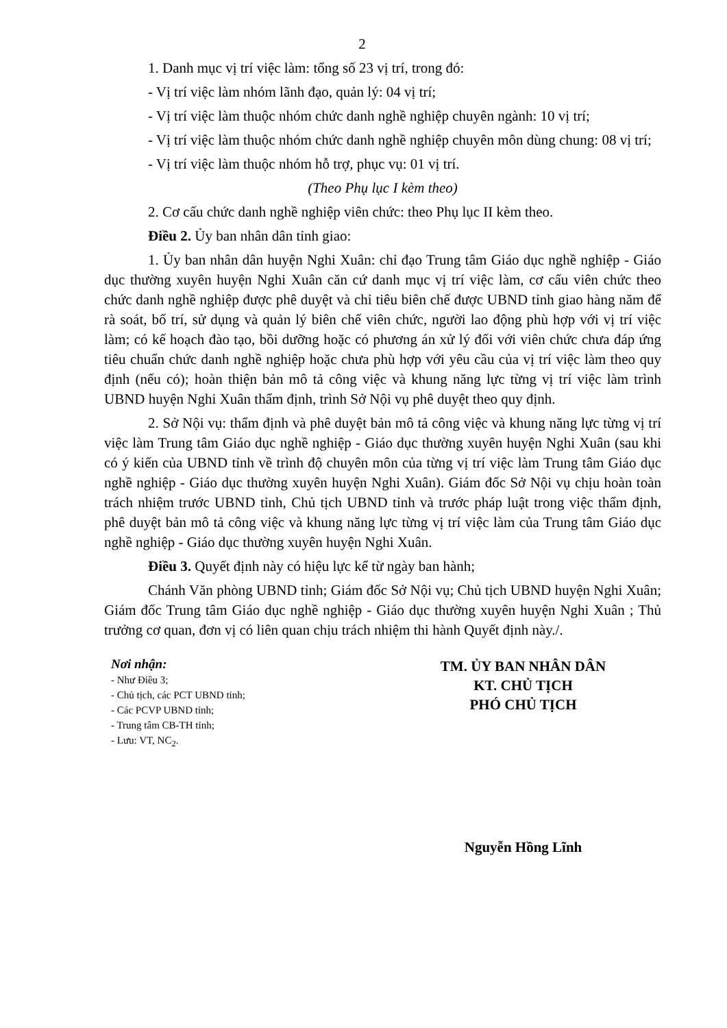2
1. Danh mục vị trí việc làm: tổng số 23 vị trí, trong đó:
- Vị trí việc làm nhóm lãnh đạo, quản lý: 04 vị trí;
- Vị trí việc làm thuộc nhóm chức danh nghề nghiệp chuyên ngành: 10 vị trí;
- Vị trí việc làm thuộc nhóm chức danh nghề nghiệp chuyên môn dùng chung: 08 vị trí;
- Vị trí việc làm thuộc nhóm hỗ trợ, phục vụ: 01 vị trí.
(Theo Phụ lục I kèm theo)
2. Cơ cấu chức danh nghề nghiệp viên chức: theo Phụ lục II kèm theo.
Điều 2. Ủy ban nhân dân tỉnh giao:
1. Ủy ban nhân dân huyện Nghi Xuân: chỉ đạo Trung tâm Giáo dục nghề nghiệp - Giáo dục thường xuyên huyện Nghi Xuân căn cứ danh mục vị trí việc làm, cơ cấu viên chức theo chức danh nghề nghiệp được phê duyệt và chỉ tiêu biên chế được UBND tỉnh giao hàng năm để rà soát, bố trí, sử dụng và quản lý biên chế viên chức, người lao động phù hợp với vị trí việc làm; có kế hoạch đào tạo, bồi dưỡng hoặc có phương án xử lý đối với viên chức chưa đáp ứng tiêu chuẩn chức danh nghề nghiệp hoặc chưa phù hợp với yêu cầu của vị trí việc làm theo quy định (nếu có); hoàn thiện bản mô tả công việc và khung năng lực từng vị trí việc làm trình UBND huyện Nghi Xuân thẩm định, trình Sở Nội vụ phê duyệt theo quy định.
2. Sở Nội vụ: thẩm định và phê duyệt bản mô tả công việc và khung năng lực từng vị trí việc làm Trung tâm Giáo dục nghề nghiệp - Giáo dục thường xuyên huyện Nghi Xuân (sau khi có ý kiến của UBND tỉnh về trình độ chuyên môn của từng vị trí việc làm Trung tâm Giáo dục nghề nghiệp - Giáo dục thường xuyên huyện Nghi Xuân). Giám đốc Sở Nội vụ chịu hoàn toàn trách nhiệm trước UBND tỉnh, Chủ tịch UBND tỉnh và trước pháp luật trong việc thẩm định, phê duyệt bản mô tả công việc và khung năng lực từng vị trí việc làm của Trung tâm Giáo dục nghề nghiệp - Giáo dục thường xuyên huyện Nghi Xuân.
Điều 3. Quyết định này có hiệu lực kể từ ngày ban hành;
Chánh Văn phòng UBND tỉnh; Giám đốc Sở Nội vụ; Chủ tịch UBND huyện Nghi Xuân; Giám đốc Trung tâm Giáo dục nghề nghiệp - Giáo dục thường xuyên huyện Nghi Xuân ; Thủ trưởng cơ quan, đơn vị có liên quan chịu trách nhiệm thi hành Quyết định này./.
Nơi nhận:
- Như Điều 3;
- Chủ tịch, các PCT UBND tỉnh;
- Các PCVP UBND tỉnh;
- Trung tâm CB-TH tỉnh;
- Lưu: VT, NC<sub>2</sub>.
TM. ỦY BAN NHÂN DÂN
KT. CHỦ TỊCH
PHÓ CHỦ TỊCH
Nguyễn Hồng Lĩnh